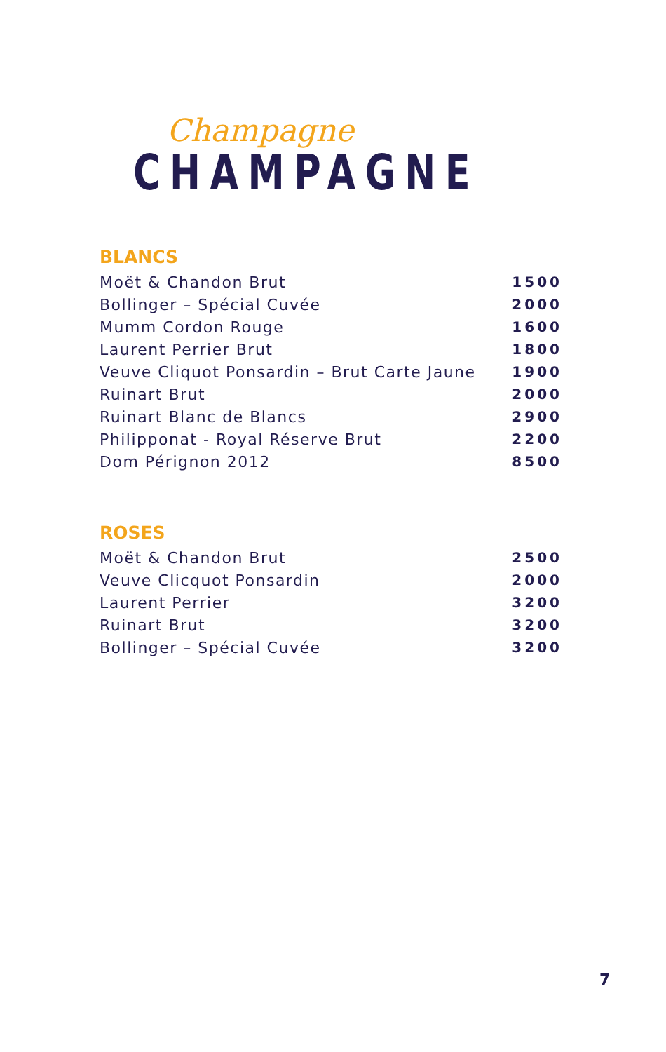Champagne
CHAMPAGNE
BLANCS
| Moët & Chandon Brut | 1500 |
| Bollinger – Spécial Cuvée | 2000 |
| Mumm Cordon Rouge | 1600 |
| Laurent Perrier Brut | 1800 |
| Veuve Cliquot Ponsardin – Brut Carte Jaune | 1900 |
| Ruinart Brut | 2000 |
| Ruinart Blanc de Blancs | 2900 |
| Philipponat - Royal Réserve Brut | 2200 |
| Dom Pérignon 2012 | 8500 |
ROSES
| Moët & Chandon Brut | 2500 |
| Veuve Clicquot Ponsardin | 2000 |
| Laurent Perrier | 3200 |
| Ruinart Brut | 3200 |
| Bollinger – Spécial Cuvée | 3200 |
7